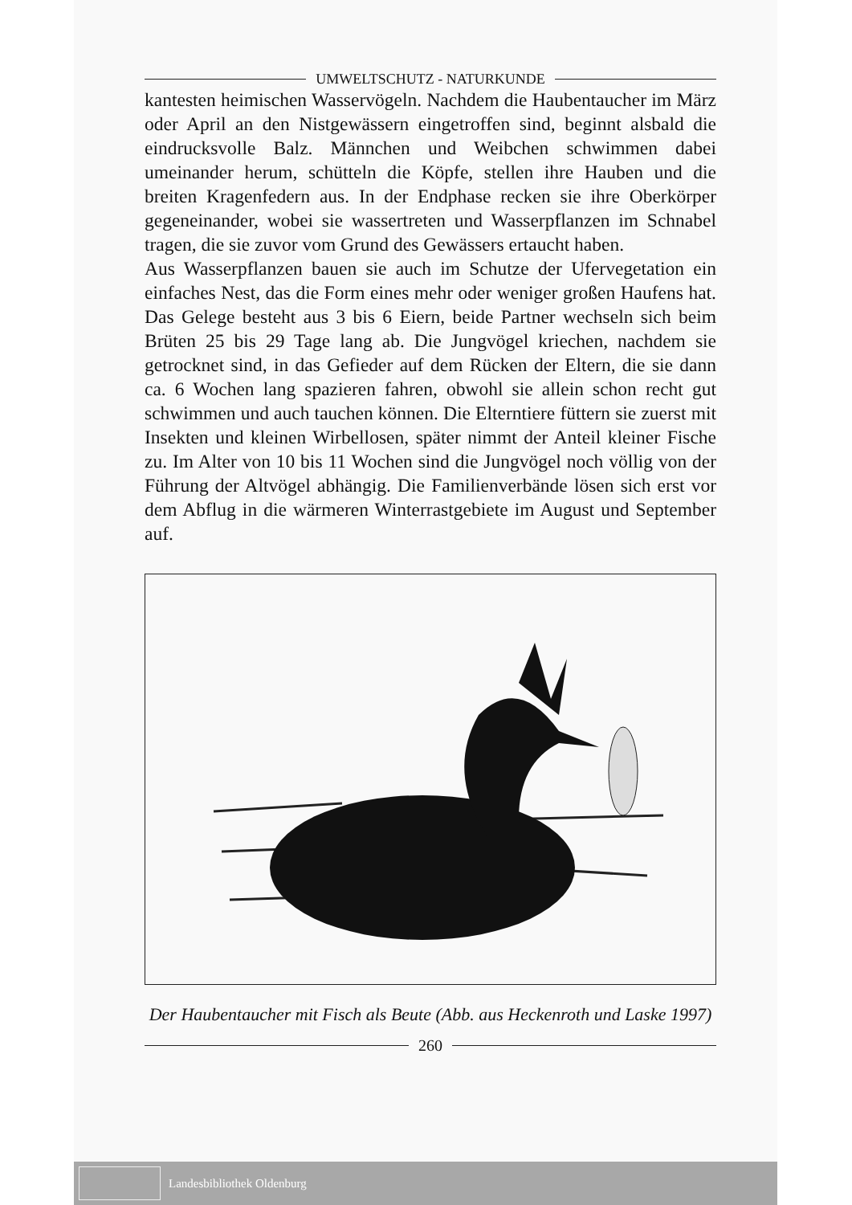UMWELTSCHUTZ - NATURKUNDE
kantesten heimischen Wasservögeln. Nachdem die Haubentaucher im März oder April an den Nistgewässern eingetroffen sind, beginnt alsbald die eindrucksvolle Balz. Männchen und Weibchen schwimmen dabei umeinander herum, schütteln die Köpfe, stellen ihre Hauben und die breiten Kragenfedern aus. In der Endphase recken sie ihre Oberkörper gegeneinander, wobei sie wassertreten und Wasserpflanzen im Schnabel tragen, die sie zuvor vom Grund des Gewässers ertaucht haben.
Aus Wasserpflanzen bauen sie auch im Schutze der Ufervegetation ein einfaches Nest, das die Form eines mehr oder weniger großen Haufens hat. Das Gelege besteht aus 3 bis 6 Eiern, beide Partner wechseln sich beim Brüten 25 bis 29 Tage lang ab. Die Jungvögel kriechen, nachdem sie getrocknet sind, in das Gefieder auf dem Rücken der Eltern, die sie dann ca. 6 Wochen lang spazieren fahren, obwohl sie allein schon recht gut schwimmen und auch tauchen können. Die Elterntiere füttern sie zuerst mit Insekten und kleinen Wirbellosen, später nimmt der Anteil kleiner Fische zu. Im Alter von 10 bis 11 Wochen sind die Jungvögel noch völlig von der Führung der Altvögel abhängig. Die Familienverbände lösen sich erst vor dem Abflug in die wärmeren Winterrastgebiete im August und September auf.
Der Haubentaucher mit Fisch als Beute (Abb. aus Heckenroth und Laske 1997)
260
Landesbibliothek Oldenburg